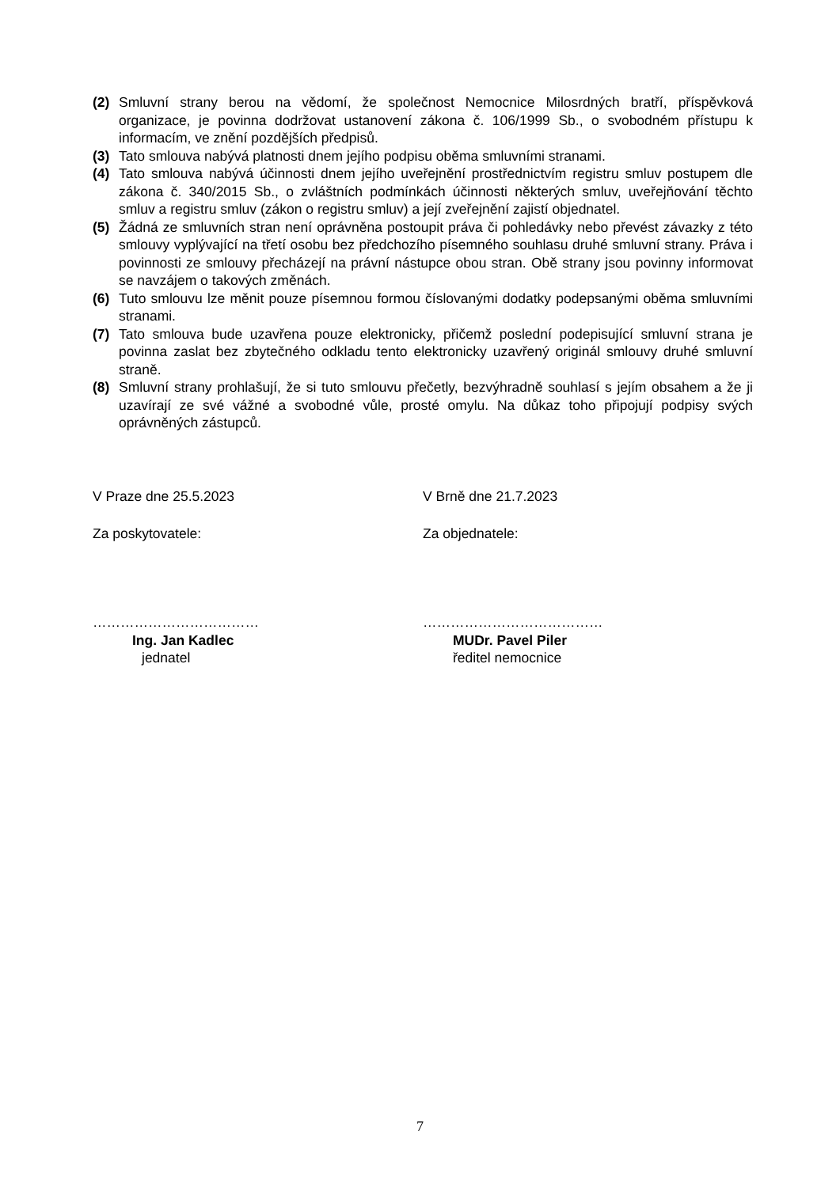(2) Smluvní strany berou na vědomí, že společnost Nemocnice Milosrdných bratří, příspěvková organizace, je povinna dodržovat ustanovení zákona č. 106/1999 Sb., o svobodném přístupu k informacím, ve znění pozdějších předpisů.
(3) Tato smlouva nabývá platnosti dnem jejího podpisu oběma smluvními stranami.
(4) Tato smlouva nabývá účinnosti dnem jejího uveřejnění prostřednictvím registru smluv postupem dle zákona č. 340/2015 Sb., o zvláštních podmínkách účinnosti některých smluv, uveřejňování těchto smluv a registru smluv (zákon o registru smluv) a její zveřejnění zajistí objednatel.
(5) Žádná ze smluvních stran není oprávněna postoupit práva či pohledávky nebo převést závazky z této smlouvy vyplývající na třetí osobu bez předchozího písemného souhlasu druhé smluvní strany. Práva i povinnosti ze smlouvy přecházejí na právní nástupce obou stran. Obě strany jsou povinny informovat se navzájem o takových změnách.
(6) Tuto smlouvu lze měnit pouze písemnou formou číslovanými dodatky podepsanými oběma smluvními stranami.
(7) Tato smlouva bude uzavřena pouze elektronicky, přičemž poslední podepisující smluvní strana je povinna zaslat bez zbytečného odkladu tento elektronicky uzavřený originál smlouvy druhé smluvní straně.
(8) Smluvní strany prohlašují, že si tuto smlouvu přečetly, bezvýhradně souhlasí s jejím obsahem a že ji uzavírají ze své vážné a svobodné vůle, prosté omylu. Na důkaz toho připojují podpisy svých oprávněných zástupců.
V Praze dne 25.5.2023
Za poskytovatele:
………………………………
Ing. Jan Kadlec
jednatel
V Brně dne 21.7.2023
Za objednatele:
…………………………………
MUDr. Pavel Piler
ředitel nemocnice
7